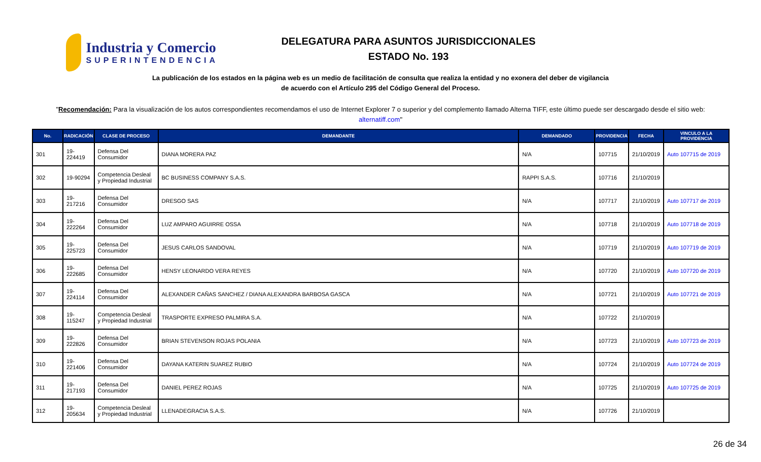Industria y Comercio
SUPERINTENDENCIA
DELEGATURA PARA ASUNTOS JURISDICCIONALES
ESTADO No. 193
La publicación de los estados en la página web es un medio de facilitación de consulta que realiza la entidad y no exonera del deber de vigilancia
de acuerdo con el Artículo 295 del Código General del Proceso.
"Recomendación: Para la visualización de los autos correspondientes recomendamos el uso de Internet Explorer 7 o superior y del complemento llamado Alterna TIFF, este último puede ser descargado desde el sitio web:
alternatiff.com"
| No. | RADICACIÓN | CLASE DE PROCESO | DEMANDANTE | DEMANDADO | PROVIDENCIA | FECHA | VINCULO A LA PROVIDENCIA |
| --- | --- | --- | --- | --- | --- | --- | --- |
| 301 | 19-224419 | Defensa Del Consumidor | DIANA MORERA PAZ | N/A | 107715 | 21/10/2019 | Auto 107715 de 2019 |
| 302 | 19-90294 | Competencia Desleal y Propiedad Industrial | BC BUSINESS COMPANY S.A.S. | RAPPI S.A.S. | 107716 | 21/10/2019 | |
| 303 | 19-217216 | Defensa Del Consumidor | DRESGO SAS | N/A | 107717 | 21/10/2019 | Auto 107717 de 2019 |
| 304 | 19-222264 | Defensa Del Consumidor | LUZ AMPARO AGUIRRE OSSA | N/A | 107718 | 21/10/2019 | Auto 107718 de 2019 |
| 305 | 19-225723 | Defensa Del Consumidor | JESUS CARLOS SANDOVAL | N/A | 107719 | 21/10/2019 | Auto 107719 de 2019 |
| 306 | 19-222685 | Defensa Del Consumidor | HENSY LEONARDO VERA REYES | N/A | 107720 | 21/10/2019 | Auto 107720 de 2019 |
| 307 | 19-224114 | Defensa Del Consumidor | ALEXANDER CAÑAS SANCHEZ / DIANA ALEXANDRA BARBOSA GASCA | N/A | 107721 | 21/10/2019 | Auto 107721 de 2019 |
| 308 | 19-115247 | Competencia Desleal y Propiedad Industrial | TRASPORTE EXPRESO PALMIRA S.A. | N/A | 107722 | 21/10/2019 | |
| 309 | 19-222826 | Defensa Del Consumidor | BRIAN STEVENSON ROJAS POLANIA | N/A | 107723 | 21/10/2019 | Auto 107723 de 2019 |
| 310 | 19-221406 | Defensa Del Consumidor | DAYANA KATERIN SUAREZ RUBIO | N/A | 107724 | 21/10/2019 | Auto 107724 de 2019 |
| 311 | 19-217193 | Defensa Del Consumidor | DANIEL PEREZ ROJAS | N/A | 107725 | 21/10/2019 | Auto 107725 de 2019 |
| 312 | 19-205634 | Competencia Desleal y Propiedad Industrial | LLENADEGRACIA S.A.S. | N/A | 107726 | 21/10/2019 | |
26 de 34